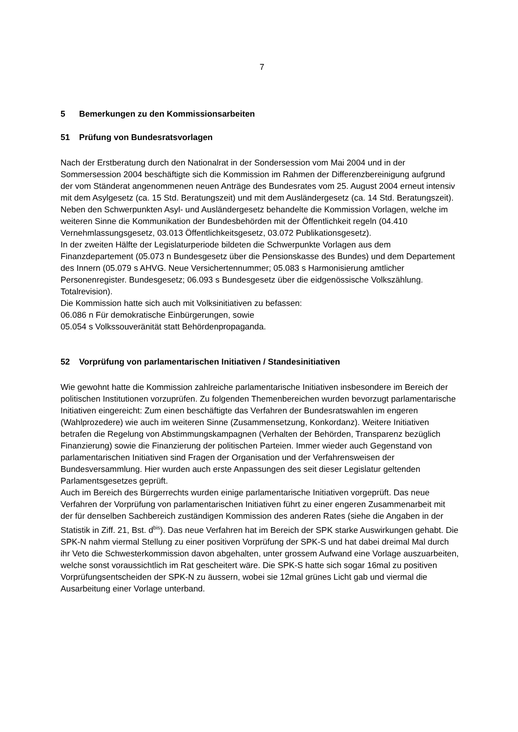7
5 Bemerkungen zu den Kommissionsarbeiten
51 Prüfung von Bundesratsvorlagen
Nach der Erstberatung durch den Nationalrat in der Sondersession vom Mai 2004 und in der Sommersession 2004 beschäftigte sich die Kommission im Rahmen der Differenzbereinigung aufgrund der vom Ständerat angenommenen neuen Anträge des Bundesrates vom 25. August 2004 erneut intensiv mit dem Asylgesetz (ca. 15 Std. Beratungszeit) und mit dem Ausländergesetz (ca. 14 Std. Beratungszeit).
Neben den Schwerpunkten Asyl- und Ausländergesetz behandelte die Kommission Vorlagen, welche im weiteren Sinne die Kommunikation der Bundesbehörden mit der Öffentlichkeit regeln (04.410 Vernehmlassungsgesetz, 03.013 Öffentlichkeitsgesetz, 03.072 Publikationsgesetz).
In der zweiten Hälfte der Legislaturperiode bildeten die Schwerpunkte Vorlagen aus dem Finanzdepartement (05.073 n Bundesgesetz über die Pensionskasse des Bundes) und dem Departement des Innern (05.079 s AHVG. Neue Versichertennummer; 05.083 s Harmonisierung amtlicher Personenregister. Bundesgesetz; 06.093 s Bundesgesetz über die eidgenössische Volkszählung. Totalrevision).
Die Kommission hatte sich auch mit Volksinitiativen zu befassen:
06.086 n Für demokratische Einbürgerungen, sowie
05.054 s Volkssouveränität statt Behördenpropaganda.
52 Vorprüfung von parlamentarischen Initiativen / Standesinitiativen
Wie gewohnt hatte die Kommission zahlreiche parlamentarische Initiativen insbesondere im Bereich der politischen Institutionen vorzuprüfen. Zu folgenden Themenbereichen wurden bevorzugt parlamentarische Initiativen eingereicht: Zum einen beschäftigte das Verfahren der Bundesratswahlen im engeren (Wahlprozedere) wie auch im weiteren Sinne (Zusammensetzung, Konkordanz). Weitere Initiativen betrafen die Regelung von Abstimmungskampagnen (Verhalten der Behörden, Transparenz bezüglich Finanzierung) sowie die Finanzierung der politischen Parteien. Immer wieder auch Gegenstand von parlamentarischen Initiativen sind Fragen der Organisation und der Verfahrensweisen der Bundesversammlung. Hier wurden auch erste Anpassungen des seit dieser Legislatur geltenden Parlamentsgesetzes geprüft.
Auch im Bereich des Bürgerrechts wurden einige parlamentarische Initiativen vorgeprüft. Das neue Verfahren der Vorprüfung von parlamentarischen Initiativen führt zu einer engeren Zusammenarbeit mit der für denselben Sachbereich zuständigen Kommission des anderen Rates (siehe die Angaben in der Statistik in Ziff. 21, Bst. d<sup>bis</sup>). Das neue Verfahren hat im Bereich der SPK starke Auswirkungen gehabt. Die SPK-N nahm viermal Stellung zu einer positiven Vorprüfung der SPK-S und hat dabei dreimal Mal durch ihr Veto die Schwesterkommission davon abgehalten, unter grossem Aufwand eine Vorlage auszuarbeiten, welche sonst voraussichtlich im Rat gescheitert wäre. Die SPK-S hatte sich sogar 16mal zu positiven Vorprüfungsentscheiden der SPK-N zu äussern, wobei sie 12mal grünes Licht gab und viermal die Ausarbeitung einer Vorlage unterband.